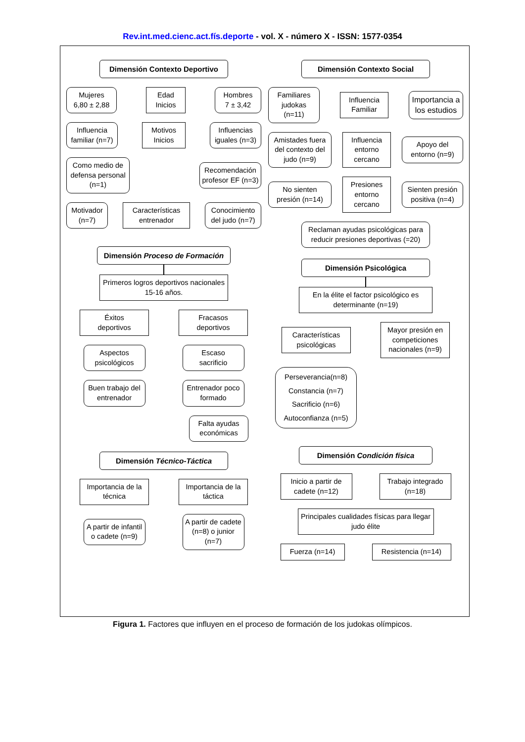Rev.int.med.cienc.act.fís.deporte - vol. X - número X - ISSN: 1577-0354
Dimensión Contexto Deportivo
Mujeres
6,80 ± 2,88
Edad
Inicios
Hombres
7 ± 3,42
Influencia familiar (n=7)
Motivos
Inicios
Influencias iguales (n=3)
Como medio de defensa personal (n=1)
Recomendación profesor EF (n=3)
Motivador
(n=7)
Características entrenador
Conocimiento del judo (n=7)
Dimensión Proceso de Formación
Primeros logros deportivos nacionales 15-16 años.
Éxitos
deportivos
Fracasos
deportivos
Aspectos psicológicos
Escaso
sacrificio
Buen trabajo del entrenador
Entrenador poco formado
Falta ayudas económicas
Dimensión Técnico-Táctica
Importancia de la técnica
Importancia de la táctica
A partir de infantil o cadete (n=9)
A partir de cadete (n=8) o junior (n=7)
Dimensión Contexto Social
Familiares judokas (n=11)
Influencia Familiar
Importancia a los estudios
Amistades fuera del contexto del judo (n=9)
Influencia entorno cercano
Apoyo del entorno (n=9)
No sienten presión (n=14)
Presiones entorno cercano
Sienten presión positiva (n=4)
Reclaman ayudas psicológicas para reducir presiones deportivas (=20)
Dimensión Psicológica
En la élite el factor psicológico es determinante (n=19)
Características psicológicas
Mayor presión en competiciones nacionales (n=9)
Perseverancia(n=8)
Constancia (n=7)
Sacrificio (n=6)
Autoconfianza (n=5)
Dimensión Condición física
Inicio a partir de cadete (n=12)
Trabajo integrado (n=18)
Principales cualidades físicas para llegar judo élite
Fuerza (n=14)
Resistencia (n=14)
Figura 1. Factores que influyen en el proceso de formación de los judokas olímpicos.